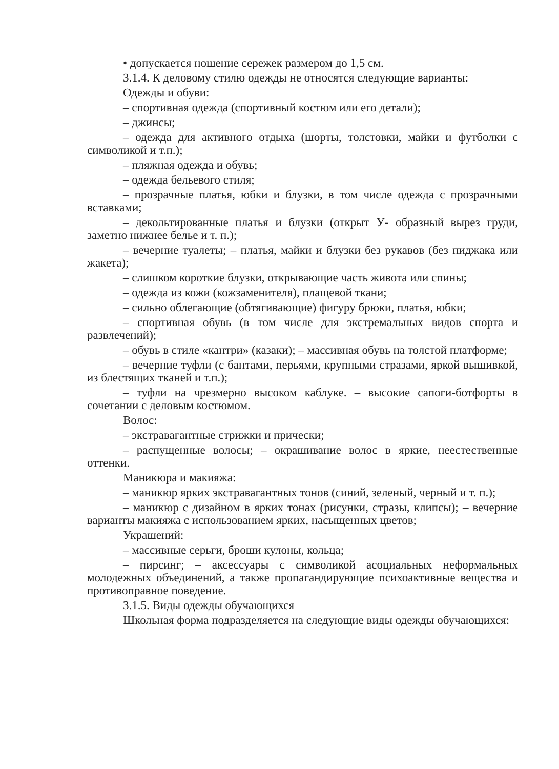• допускается ношение сережек размером до 1,5 см.
3.1.4. К деловому стилю одежды не относятся следующие варианты:
Одежды и обуви:
– спортивная одежда (спортивный костюм или его детали);
– джинсы;
– одежда для активного отдыха (шорты, толстовки, майки и футболки с символикой и т.п.);
– пляжная одежда и обувь;
– одежда бельевого стиля;
– прозрачные платья, юбки и блузки, в том числе одежда с прозрачными вставками;
– декольтированные платья и блузки (открыт У- образный вырез груди, заметно нижнее белье и т. п.);
– вечерние туалеты; – платья, майки и блузки без рукавов (без пиджака или жакета);
– слишком короткие блузки, открывающие часть живота или спины;
– одежда из кожи (кожзаменителя), плащевой ткани;
– сильно облегающие (обтягивающие) фигуру брюки, платья, юбки;
– спортивная обувь (в том числе для экстремальных видов спорта и развлечений);
– обувь в стиле «кантри» (казаки); – массивная обувь на толстой платформе;
– вечерние туфли (с бантами, перьями, крупными стразами, яркой вышивкой, из блестящих тканей и т.п.);
– туфли на чрезмерно высоком каблуке. – высокие сапоги-ботфорты в сочетании с деловым костюмом.
Волос:
– экстравагантные стрижки и прически;
– распущенные волосы; – окрашивание волос в яркие, неестественные оттенки.
Маникюра и макияжа:
– маникюр ярких экстравагантных тонов (синий, зеленый, черный и т. п.);
– маникюр с дизайном в ярких тонах (рисунки, стразы, клипсы); – вечерние варианты макияжа с использованием ярких, насыщенных цветов;
Украшений:
– массивные серьги, броши кулоны, кольца;
– пирсинг; – аксессуары с символикой асоциальных неформальных молодежных объединений, а также пропагандирующие психоактивные вещества и противоправное поведение.
3.1.5. Виды одежды обучающихся
Школьная форма подразделяется на следующие виды одежды обучающихся: